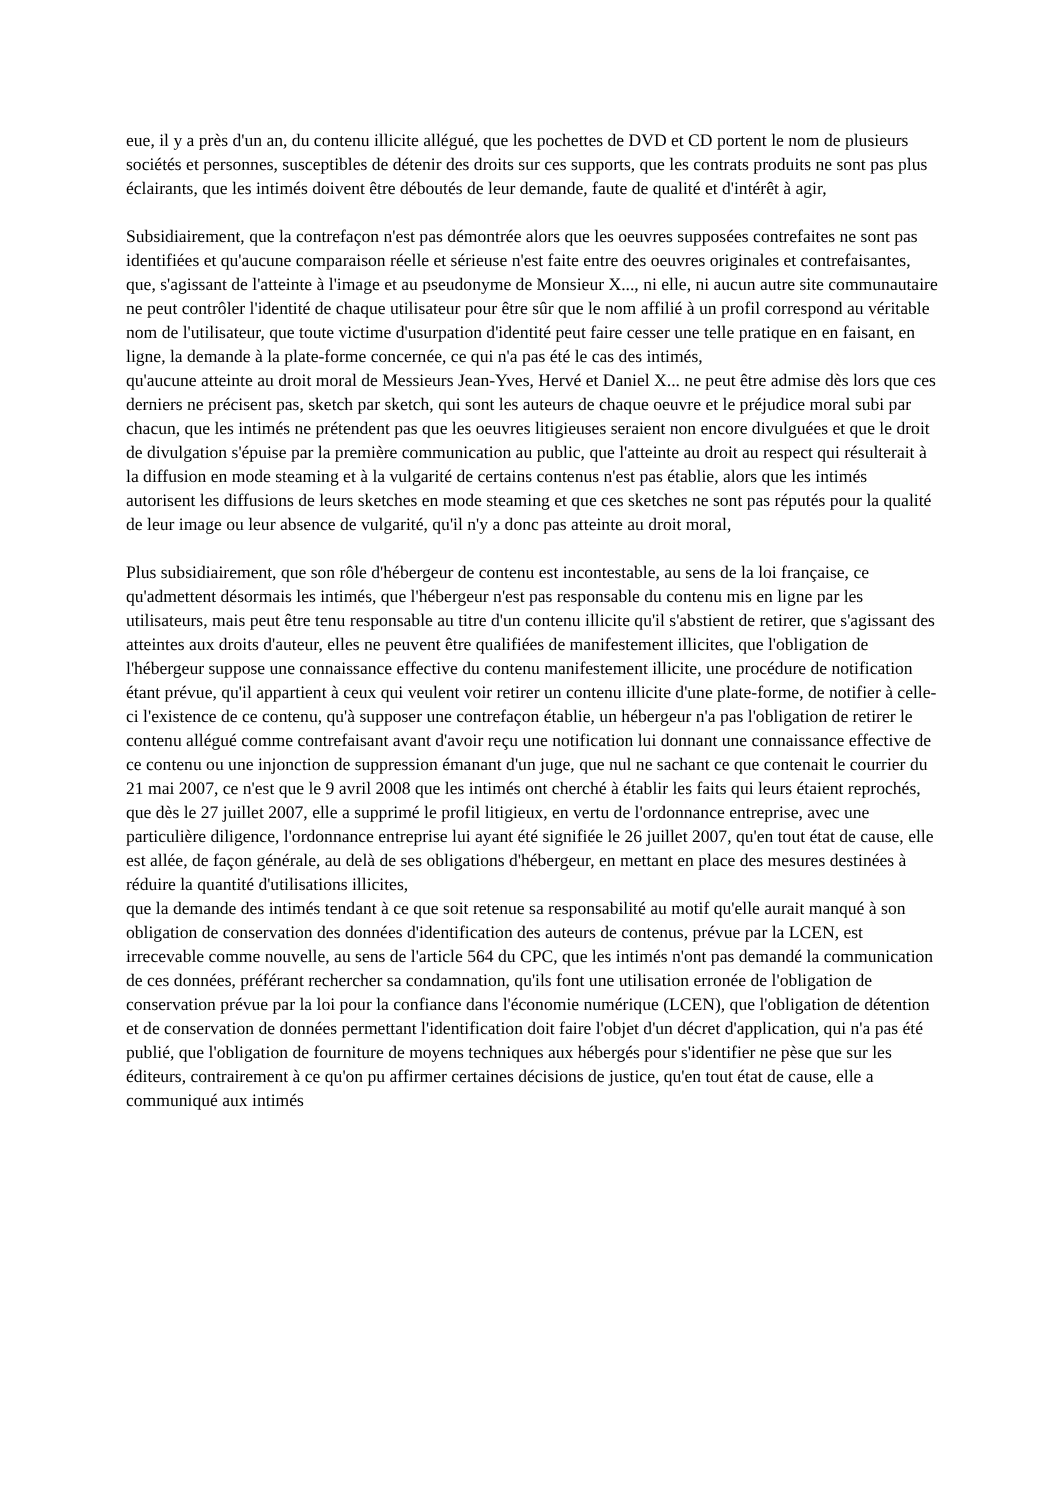eue, il y a près d'un an, du contenu illicite allégué, que les pochettes de DVD et CD portent le nom de plusieurs sociétés et personnes, susceptibles de détenir des droits sur ces supports, que les contrats produits ne sont pas plus éclairants, que les intimés doivent être déboutés de leur demande, faute de qualité et d'intérêt à agir,
Subsidiairement, que la contrefaçon n'est pas démontrée alors que les oeuvres supposées contrefaites ne sont pas identifiées et qu'aucune comparaison réelle et sérieuse n'est faite entre des oeuvres originales et contrefaisantes, que, s'agissant de l'atteinte à l'image et au pseudonyme de Monsieur X..., ni elle, ni aucun autre site communautaire ne peut contrôler l'identité de chaque utilisateur pour être sûr que le nom affilié à un profil correspond au véritable nom de l'utilisateur, que toute victime d'usurpation d'identité peut faire cesser une telle pratique en en faisant, en ligne, la demande à la plate-forme concernée, ce qui n'a pas été le cas des intimés,
qu'aucune atteinte au droit moral de Messieurs Jean-Yves, Hervé et Daniel X... ne peut être admise dès lors que ces derniers ne précisent pas, sketch par sketch, qui sont les auteurs de chaque oeuvre et le préjudice moral subi par chacun, que les intimés ne prétendent pas que les oeuvres litigieuses seraient non encore divulguées et que le droit de divulgation s'épuise par la première communication au public, que l'atteinte au droit au respect qui résulterait à la diffusion en mode steaming et à la vulgarité de certains contenus n'est pas établie, alors que les intimés autorisent les diffusions de leurs sketches en mode steaming et que ces sketches ne sont pas réputés pour la qualité de leur image ou leur absence de vulgarité, qu'il n'y a donc pas atteinte au droit moral,
Plus subsidiairement, que son rôle d'hébergeur de contenu est incontestable, au sens de la loi française, ce qu'admettent désormais les intimés, que l'hébergeur n'est pas responsable du contenu mis en ligne par les utilisateurs, mais peut être tenu responsable au titre d'un contenu illicite qu'il s'abstient de retirer, que s'agissant des atteintes aux droits d'auteur, elles ne peuvent être qualifiées de manifestement illicites, que l'obligation de l'hébergeur suppose une connaissance effective du contenu manifestement illicite, une procédure de notification étant prévue, qu'il appartient à ceux qui veulent voir retirer un contenu illicite d'une plate-forme, de notifier à celle-ci l'existence de ce contenu, qu'à supposer une contrefaçon établie, un hébergeur n'a pas l'obligation de retirer le contenu allégué comme contrefaisant avant d'avoir reçu une notification lui donnant une connaissance effective de ce contenu ou une injonction de suppression émanant d'un juge, que nul ne sachant ce que contenait le courrier du 21 mai 2007, ce n'est que le 9 avril 2008 que les intimés ont cherché à établir les faits qui leurs étaient reprochés, que dès le 27 juillet 2007, elle a supprimé le profil litigieux, en vertu de l'ordonnance entreprise, avec une particulière diligence, l'ordonnance entreprise lui ayant été signifiée le 26 juillet 2007, qu'en tout état de cause, elle est allée, de façon générale, au delà de ses obligations d'hébergeur, en mettant en place des mesures destinées à réduire la quantité d'utilisations illicites,
que la demande des intimés tendant à ce que soit retenue sa responsabilité au motif qu'elle aurait manqué à son obligation de conservation des données d'identification des auteurs de contenus, prévue par la LCEN, est irrecevable comme nouvelle, au sens de l'article 564 du CPC, que les intimés n'ont pas demandé la communication de ces données, préférant rechercher sa condamnation, qu'ils font une utilisation erronée de l'obligation de conservation prévue par la loi pour la confiance dans l'économie numérique (LCEN), que l'obligation de détention et de conservation de données permettant l'identification doit faire l'objet d'un décret d'application, qui n'a pas été publié, que l'obligation de fourniture de moyens techniques aux hébergés pour s'identifier ne pèse que sur les éditeurs, contrairement à ce qu'on pu affirmer certaines décisions de justice, qu'en tout état de cause, elle a communiqué aux intimés